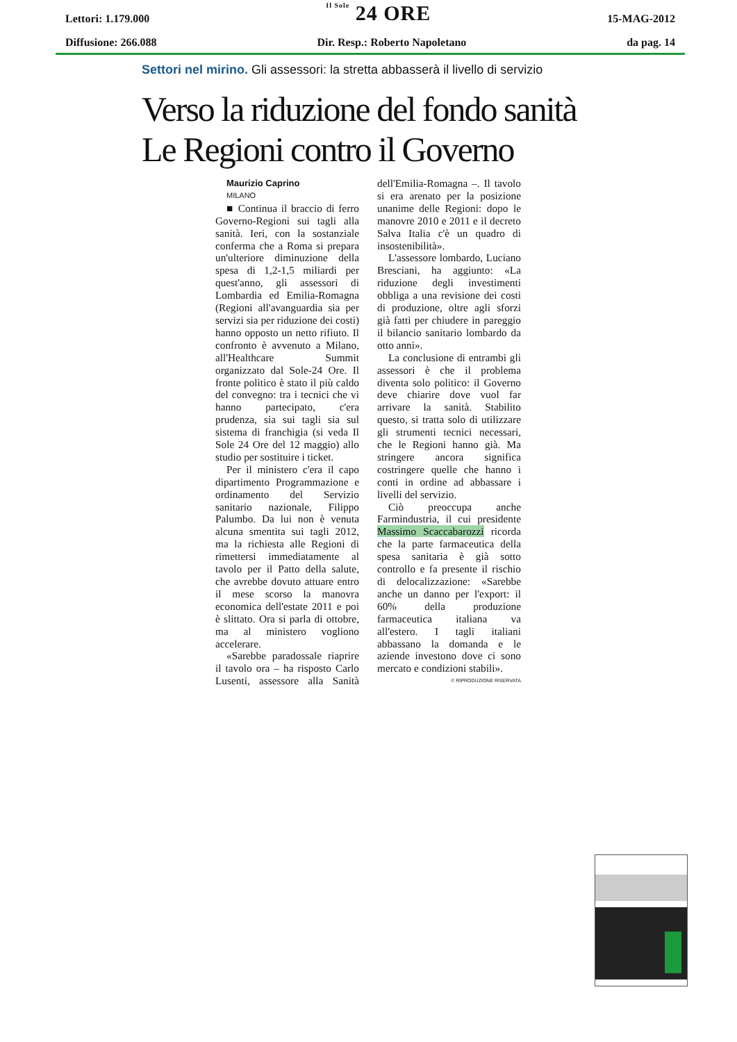Lettori: 1.179.000 Il Sole 24 ORE 15-MAG-2012
Diffusione: 266.088 Dir. Resp.: Roberto Napoletano da pag. 14
Settori nel mirino. Gli assessori: la stretta abbasserà il livello di servizio
Verso la riduzione del fondo sanità
Le Regioni contro il Governo
Maurizio Caprino
MILANO
■ Continua il braccio di ferro Governo-Regioni sui tagli alla sanità. Ieri, con la sostanziale conferma che a Roma si prepara un'ulteriore diminuzione della spesa di 1,2-1,5 miliardi per quest'anno, gli assessori di Lombardia ed Emilia-Romagna (Regioni all'avanguardia sia per servizi sia per riduzione dei costi) hanno opposto un netto rifiuto. Il confronto è avvenuto a Milano, all'Healthcare Summit organizzato dal Sole-24 Ore. Il fronte politico è stato il più caldo del convegno: tra i tecnici che vi hanno partecipato, c'era prudenza, sia sui tagli sia sul sistema di franchigia (si veda Il Sole 24 Ore del 12 maggio) allo studio per sostituire i ticket.
Per il ministero c'era il capo dipartimento Programmazione e ordinamento del Servizio sanitario nazionale, Filippo Palumbo. Da lui non è venuta alcuna smentita sui tagli 2012, ma la richiesta alle Regioni di rimettersi immediatamente al tavolo per il Patto della salute, che avrebbe dovuto attuare entro il mese scorso la manovra economica dell'estate 2011 e poi è slittato. Ora si parla di ottobre, ma al ministero vogliono accelerare.
«Sarebbe paradossale riaprire il tavolo ora – ha risposto Carlo Lusenti, assessore alla Sanità dell'Emilia-Romagna –. Il tavolo si era arenato per la posizione unanime delle Regioni: dopo le manovre 2010 e 2011 e il decreto Salva Italia c'è un quadro di insostenibilità».
L'assessore lombardo, Luciano Bresciani, ha aggiunto: «La riduzione degli investimenti obbliga a una revisione dei costi di produzione, oltre agli sforzi già fatti per chiudere in pareggio il bilancio sanitario lombardo da otto anni».
La conclusione di entrambi gli assessori è che il problema diventa solo politico: il Governo deve chiarire dove vuol far arrivare la sanità. Stabilito questo, si tratta solo di utilizzare gli strumenti tecnici necessari, che le Regioni hanno già. Ma stringere ancora significa costringere quelle che hanno i conti in ordine ad abbassare i livelli del servizio.
Ciò preoccupa anche Farmindustria, il cui presidente Massimo Scaccabarozzi ricorda che la parte farmaceutica della spesa sanitaria è già sotto controllo e fa presente il rischio di delocalizzazione: «Sarebbe anche un danno per l'export: il 60% della produzione farmaceutica italiana va all'estero. I tagli italiani abbassano la domanda e le aziende investono dove ci sono mercato e condizioni stabili».
© RIPRODUZIONE RISERVATA